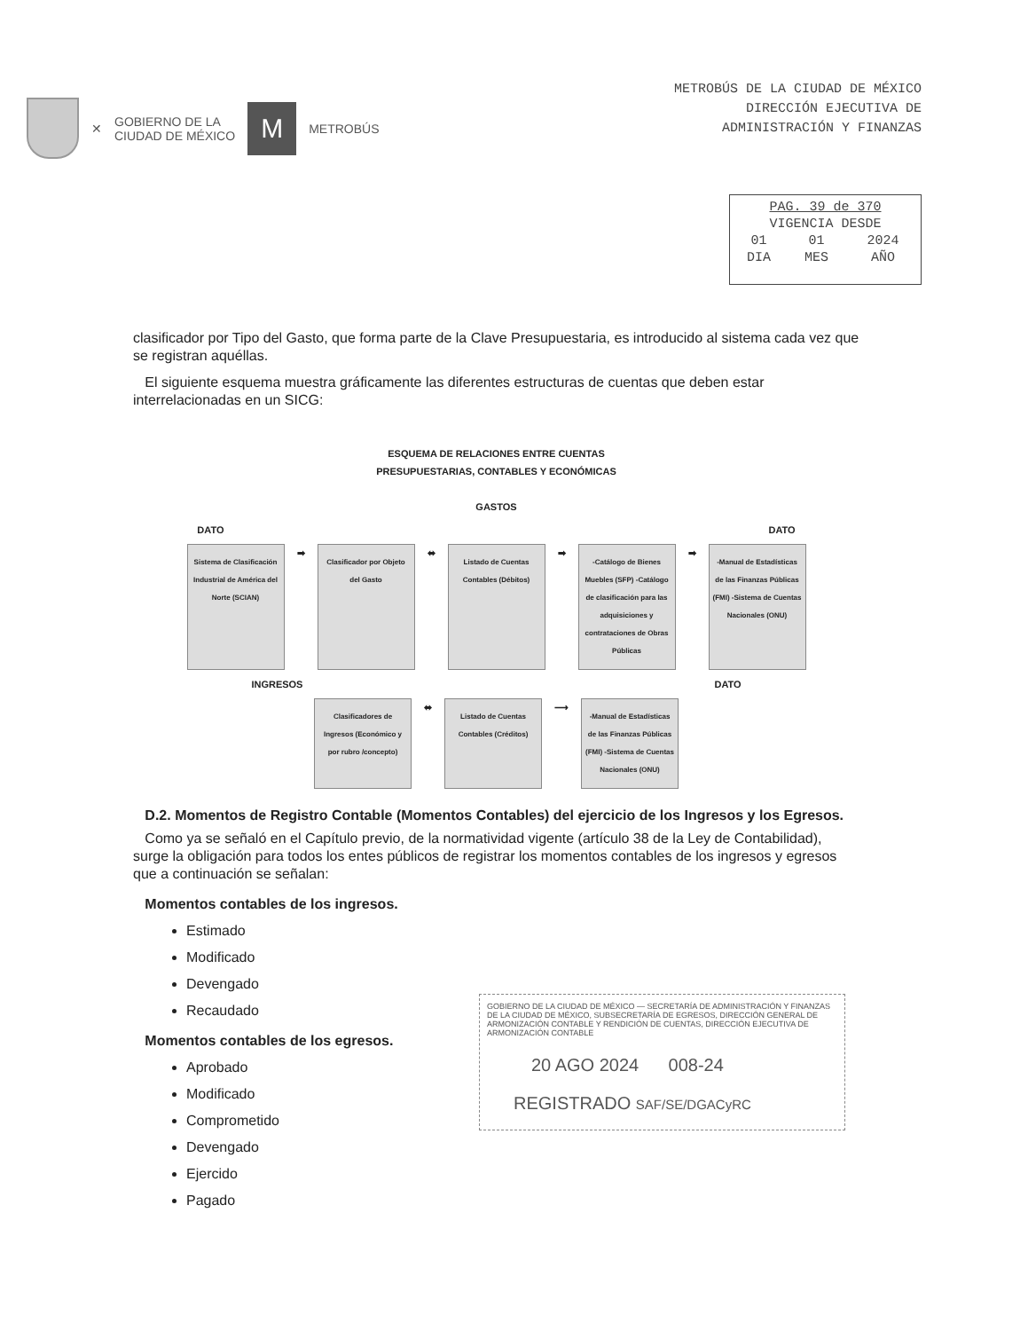✕ GOBIERNO DE LA
CIUDAD DE MÉXICO
M
METROBÚS
METROBÚS DE LA CIUDAD DE MÉXICO
DIRECCIÓN EJECUTIVA DE
ADMINISTRACIÓN Y FINANZAS
| PAG. 39 de 370 | | |
| VIGENCIA DESDE | | |
| 01 | 01 | 2024 |
| DIA | MES | AÑO |
clasificador por Tipo del Gasto, que forma parte de la Clave Presupuestaria, es introducido al sistema cada vez que se registran aquéllas.
El siguiente esquema muestra gráficamente las diferentes estructuras de cuentas que deben estar interrelacionadas en un SICG:
ESQUEMA DE RELACIONES ENTRE CUENTAS
PRESUPUESTARIAS, CONTABLES Y ECONÓMICAS
GASTOS
DATO DATO
Sistema de Clasificación Industrial de América del Norte (SCIAN)
➡
Clasificador por Objeto del Gasto
⬌
Listado de Cuentas Contables (Débitos)
➡
-Catálogo de Bienes Muebles (SFP) -Catálogo de clasificación para las adquisiciones y contrataciones de Obras Públicas
➡
-Manual de Estadísticas de las Finanzas Públicas (FMI) -Sistema de Cuentas Nacionales (ONU)
INGRESOS DATO
Clasificadores de Ingresos (Económico y por rubro /concepto)
⬌
Listado de Cuentas Contables (Créditos)
⟶
-Manual de Estadísticas de las Finanzas Públicas (FMI) -Sistema de Cuentas Nacionales (ONU)
D.2. Momentos de Registro Contable (Momentos Contables) del ejercicio de los Ingresos y los Egresos.
Como ya se señaló en el Capítulo previo, de la normatividad vigente (artículo 38 de la Ley de Contabilidad), surge la obligación para todos los entes públicos de registrar los momentos contables de los ingresos y egresos que a continuación se señalan:
Momentos contables de los ingresos.
Estimado
Modificado
Devengado
Recaudado
Momentos contables de los egresos.
Aprobado
Modificado
Comprometido
Devengado
Ejercido
Pagado
GOBIERNO DE LA CIUDAD DE MÉXICO — SECRETARÍA DE ADMINISTRACIÓN Y FINANZAS DE LA CIUDAD DE MÉXICO, SUBSECRETARÍA DE EGRESOS, DIRECCIÓN GENERAL DE ARMONIZACIÓN CONTABLE Y RENDICIÓN DE CUENTAS, DIRECCIÓN EJECUTIVA DE ARMONIZACIÓN CONTABLE
20 AGO 2024 008-24
REGISTRADO SAF/SE/DGACyRC